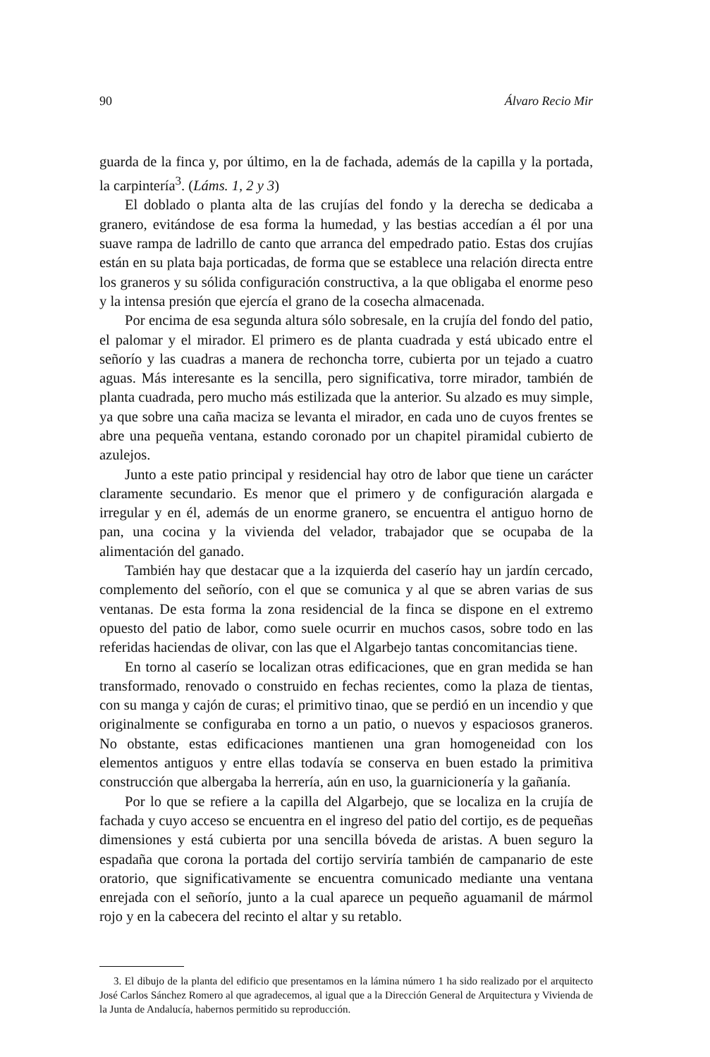90 Álvaro Recio Mir
guarda de la finca y, por último, en la de fachada, además de la capilla y la portada, la carpintería<sup>3</sup>. (Láms. 1, 2 y 3)
El doblado o planta alta de las crujías del fondo y la derecha se dedicaba a granero, evitándose de esa forma la humedad, y las bestias accedían a él por una suave rampa de ladrillo de canto que arranca del empedrado patio. Estas dos crujías están en su plata baja porticadas, de forma que se establece una relación directa entre los graneros y su sólida configuración constructiva, a la que obligaba el enorme peso y la intensa presión que ejercía el grano de la cosecha almacenada.
Por encima de esa segunda altura sólo sobresale, en la crujía del fondo del patio, el palomar y el mirador. El primero es de planta cuadrada y está ubicado entre el señorío y las cuadras a manera de rechoncha torre, cubierta por un tejado a cuatro aguas. Más interesante es la sencilla, pero significativa, torre mirador, también de planta cuadrada, pero mucho más estilizada que la anterior. Su alzado es muy simple, ya que sobre una caña maciza se levanta el mirador, en cada uno de cuyos frentes se abre una pequeña ventana, estando coronado por un chapitel piramidal cubierto de azulejos.
Junto a este patio principal y residencial hay otro de labor que tiene un carácter claramente secundario. Es menor que el primero y de configuración alargada e irregular y en él, además de un enorme granero, se encuentra el antiguo horno de pan, una cocina y la vivienda del velador, trabajador que se ocupaba de la alimentación del ganado.
También hay que destacar que a la izquierda del caserío hay un jardín cercado, complemento del señorío, con el que se comunica y al que se abren varias de sus ventanas. De esta forma la zona residencial de la finca se dispone en el extremo opuesto del patio de labor, como suele ocurrir en muchos casos, sobre todo en las referidas haciendas de olivar, con las que el Algarbejo tantas concomitancias tiene.
En torno al caserío se localizan otras edificaciones, que en gran medida se han transformado, renovado o construido en fechas recientes, como la plaza de tientas, con su manga y cajón de curas; el primitivo tinao, que se perdió en un incendio y que originalmente se configuraba en torno a un patio, o nuevos y espaciosos graneros. No obstante, estas edificaciones mantienen una gran homogeneidad con los elementos antiguos y entre ellas todavía se conserva en buen estado la primitiva construcción que albergaba la herrería, aún en uso, la guarnicionería y la gañanía.
Por lo que se refiere a la capilla del Algarbejo, que se localiza en la crujía de fachada y cuyo acceso se encuentra en el ingreso del patio del cortijo, es de pequeñas dimensiones y está cubierta por una sencilla bóveda de aristas. A buen seguro la espadaña que corona la portada del cortijo serviría también de campanario de este oratorio, que significativamente se encuentra comunicado mediante una ventana enrejada con el señorío, junto a la cual aparece un pequeño aguamanil de mármol rojo y en la cabecera del recinto el altar y su retablo.
3. El dibujo de la planta del edificio que presentamos en la lámina número 1 ha sido realizado por el arquitecto José Carlos Sánchez Romero al que agradecemos, al igual que a la Dirección General de Arquitectura y Vivienda de la Junta de Andalucía, habernos permitido su reproducción.